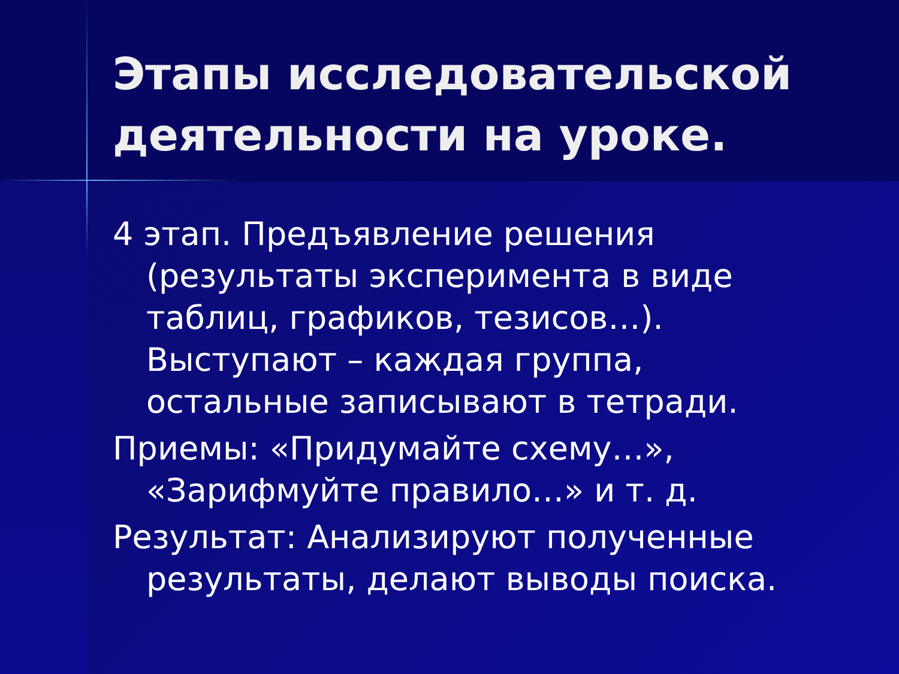Этапы исследовательской деятельности на уроке.
4 этап. Предъявление решения (результаты эксперимента в виде таблиц, графиков, тезисов…). Выступают – каждая группа, остальные записывают в тетради.
Приемы: «Придумайте схему…», «Зарифмуйте правило…» и т. д.
Результат: Анализируют полученные результаты, делают выводы поиска.